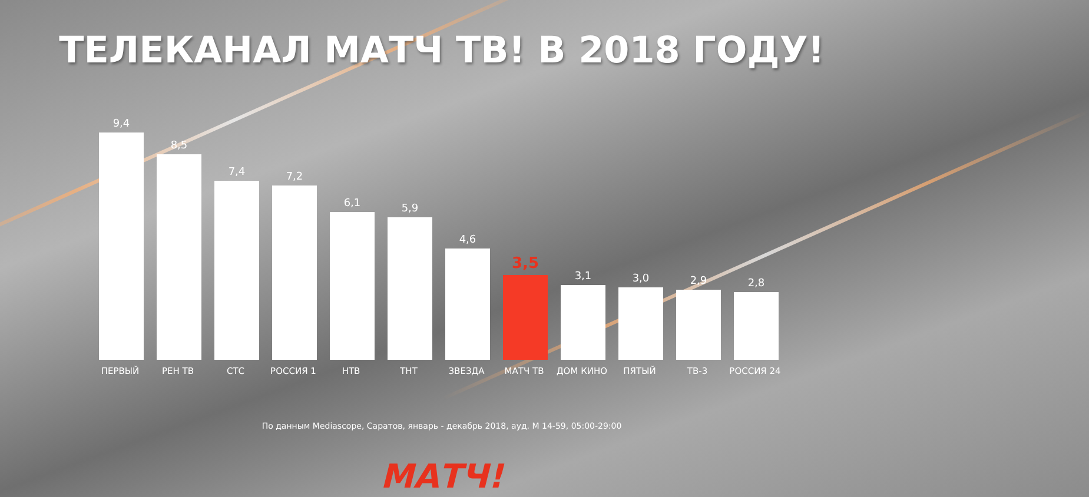ТЕЛЕКАНАЛ МАТЧ ТВ! В 2018 ГОДУ!
9,4
8,5
7,4
7,2
6,1
5,9
4,6
3,5
3,1
3,0
2,9
2,8
ПЕРВЫЙ РЕН ТВ СТС РОССИЯ 1 НТВ ТНТ ЗВЕЗДА МАТЧ ТВ ДОМ КИНО ПЯТЫЙ ТВ-3 РОССИЯ 24
По данным Mediascope, Саратов, январь - декабрь 2018, ауд. М 14-59, 05:00-29:00
МАТЧ!